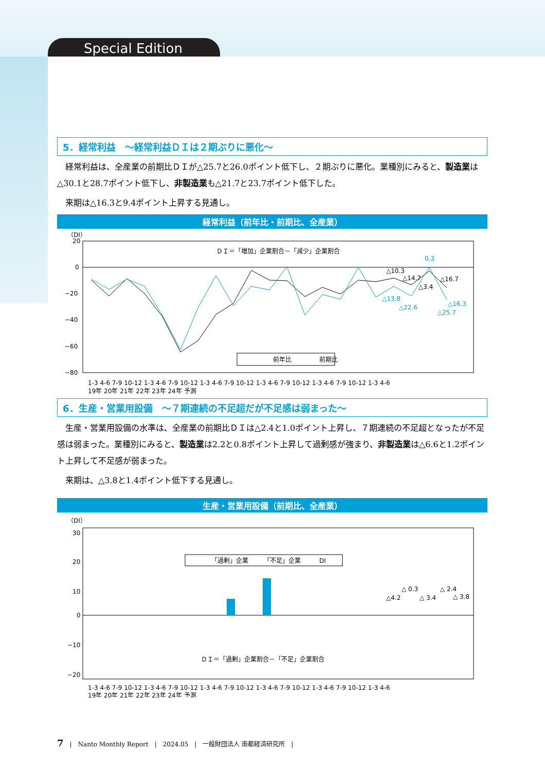Special Edition
5．経常利益　～経常利益ＤＩは２期ぶりに悪化～
経常利益は、全産業の前期比ＤＩが△25.7と26.0ポイント低下し、２期ぶりに悪化。業種別にみると、製造業は△30.1と28.7ポイント低下し、非製造業も△21.7と23.7ポイント低下した。
来期は△16.3と9.4ポイント上昇する見通し。
経常利益（前年比・前期比、全産業）
（DI）
20
0
−20
−40
−60
−80
ＤＩ＝「増加」企業割合－「減少」企業割合
△10.3
△14.7
△3.4
△16.7
0.3
△13.8
△22.6
△16.3
△25.7
前年比
前期比
1-3 4-6 7-9 10-12 1-3 4-6 7-9 10-12 1-3 4-6 7-9 10-12 1-3 4-6 7-9 10-12 1-3 4-6 7-9 10-12 1-3 4-6
19年 20年 21年 22年 23年 24年 予測
6．生産・営業用設備　～７期連続の不足超だが不足感は弱まった～
生産・営業用設備の水準は、全産業の前期比ＤＩは△2.4と1.0ポイント上昇し、７期連続の不足超となったが不足感は弱まった。業種別にみると、製造業は2.2と0.8ポイント上昇して過剰感が強まり、非製造業は△6.6と1.2ポイント上昇して不足感が弱まった。
来期は、△3.8と1.4ポイント低下する見通し。
生産・営業用設備（前期比、全産業）
（DI）
30
20
10
0
−10
−20
「過剰」企業　　　「不足」企業　　　DI
△4.2
△ 0.3
△ 3.4
△ 2.4
△ 3.8
ＤＩ＝「過剰」企業割合－「不足」企業割合
1-3 4-6 7-9 10-12 1-3 4-6 7-9 10-12 1-3 4-6 7-9 10-12 1-3 4-6 7-9 10-12 1-3 4-6 7-9 10-12 1-3 4-6
19年 20年 21年 22年 23年 24年 予測
7　|　Nanto Monthly Report　|　2024.05　|　一般財団法人 南都経済研究所　|